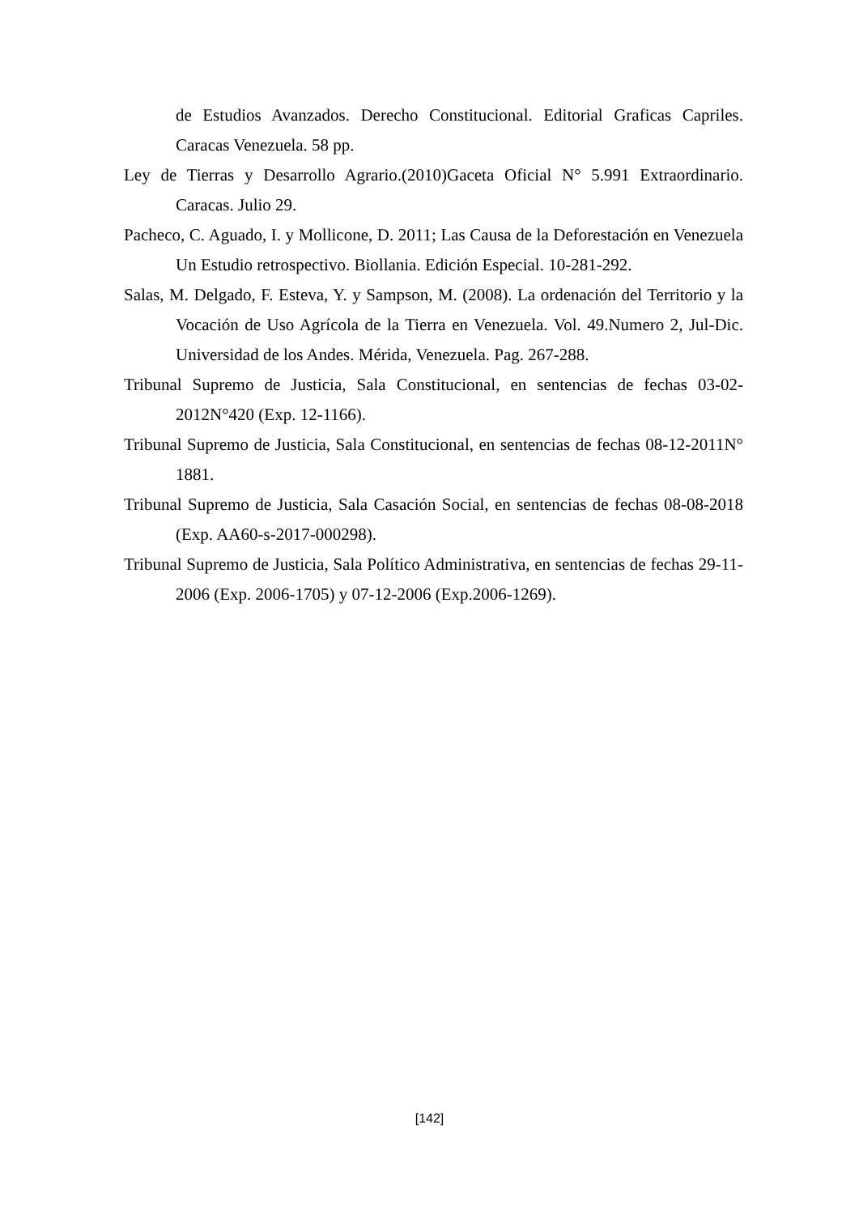de Estudios Avanzados. Derecho Constitucional. Editorial Graficas Capriles. Caracas Venezuela. 58 pp.
Ley de Tierras y Desarrollo Agrario.(2010)Gaceta Oficial N° 5.991 Extraordinario. Caracas. Julio 29.
Pacheco, C. Aguado, I. y Mollicone, D. 2011; Las Causa de la Deforestación en Venezuela Un Estudio retrospectivo. Biollania. Edición Especial. 10-281-292.
Salas, M. Delgado, F. Esteva, Y. y Sampson, M. (2008). La ordenación del Territorio y la Vocación de Uso Agrícola de la Tierra en Venezuela. Vol. 49.Numero 2, Jul-Dic. Universidad de los Andes. Mérida, Venezuela. Pag. 267-288.
Tribunal Supremo de Justicia, Sala Constitucional, en sentencias de fechas 03-02-2012N°420 (Exp. 12-1166).
Tribunal Supremo de Justicia, Sala Constitucional, en sentencias de fechas 08-12-2011N° 1881.
Tribunal Supremo de Justicia, Sala Casación Social, en sentencias de fechas 08-08-2018 (Exp. AA60-s-2017-000298).
Tribunal Supremo de Justicia, Sala Político Administrativa, en sentencias de fechas 29-11-2006 (Exp. 2006-1705) y 07-12-2006 (Exp.2006-1269).
[142]